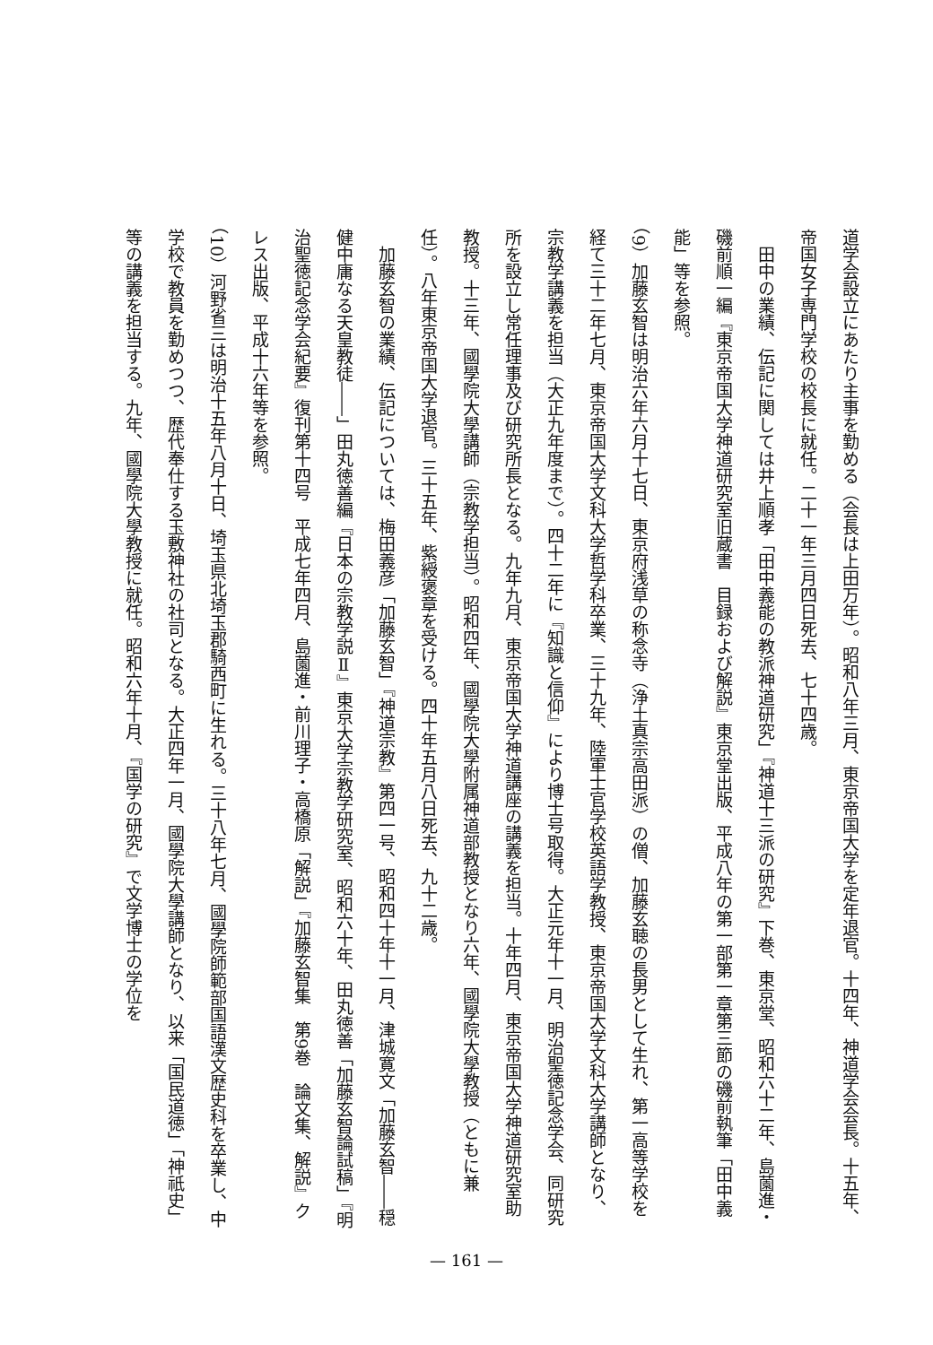道学会設立にあたり主事を勤める（会長は上田万年）。昭和八年三月、東京帝国大学を定年退官。十四年、神道学会会長。十五年、帝国女子専門学校の校長に就任。二十一年三月四日死去、七十四歳。
　田中の業績、伝記に関しては井上順孝「田中義能の教派神道研究」『神道十三派の研究』下巻、東京堂、昭和六十二年、島薗進・磯前順一編『東京帝国大学神道研究室旧蔵書　目録および解説』東京堂出版、平成八年の第一部第一章第三節の磯前執筆「田中義能」等を参照。
（9）加藤玄智は明治六年六月十七日、東京府浅草の称念寺（浄土真宗高田派）の僧、加藤玄聴の長男として生れ、第一高等学校を経て三十二年七月、東京帝国大学文科大学哲学科卒業、三十九年、陸軍士官学校英語学教授、東京帝国大学文科大学講師となり、宗教学講義を担当（大正九年度まで）。四十二年に『知識と信仰』により博士号取得。大正元年十一月、明治聖徳記念学会、同研究所を設立し常任理事及び研究所長となる。九年九月、東京帝国大学神道講座の講義を担当。十年四月、東京帝国大学神道研究室助教授。十三年、國學院大學講師（宗教学担当）。昭和四年、國學院大學附属神道部教授となり六年、國學院大學教授（ともに兼任）。八年東京帝国大学退官。三十五年、紫綬褒章を受ける。四十年五月八日死去、九十二歳。
　加藤玄智の業績、伝記については、梅田義彦「加藤玄智」『神道宗教』第四一号、昭和四十年十一月、津城寛文「加藤玄智――穏健中庸なる天皇教徒――」田丸徳善編『日本の宗教学説Ⅱ』東京大学宗教学研究室、昭和六十年、田丸徳善「加藤玄智論試稿」『明治聖徳記念学会紀要』復刊第十四号　平成七年四月、島薗進・前川理子・高橋原「解説」『加藤玄智集　第9巻　論文集、解説』クレス出版、平成十六年等を参照。
（10）河野省三は明治十五年八月十日、埼玉県北埼玉郡騎西町に生れる。三十八年七月、國學院師範部国語漢文歴史科を卒業し、中学校で教員を勤めつつ、歴代奉仕する玉敷神社の社司となる。大正四年一月、國學院大學講師となり、以来「国民道徳」「神祇史」等の講義を担当する。九年、國學院大學教授に就任。昭和六年十月、『国学の研究』で文学博士の学位を
— 161 —